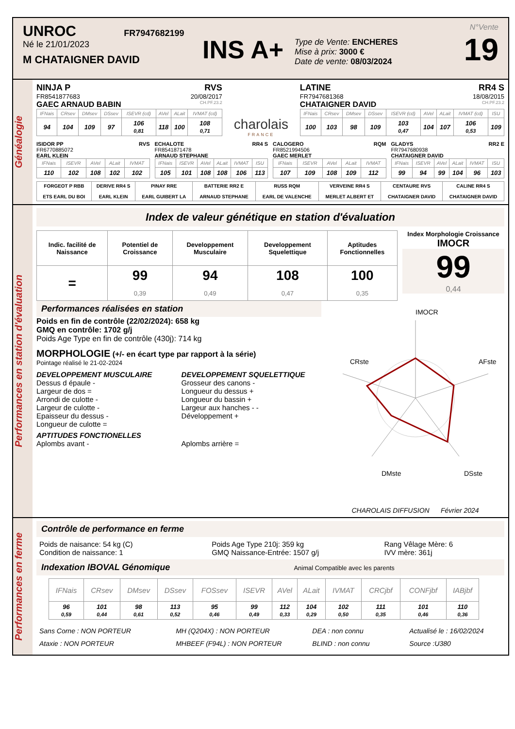UNROC FR7947682199
Né le 21/01/2023
M CHATAIGNER DAVID
INS A+
Type de Vente: ENCHERES
Mise à prix: 3000 €
Date de vente: 08/03/2024
N°Vente
19
Généalogie
NINJA P RVS
FR8541877683 20/08/2017
GAEC ARNAUD BABIN CH.PF.23.2
| IFNais | CRsev | DMsev | DSsev | ISEVR (cd) | AVel | ALait | IVMAT (cd) |
| --- | --- | --- | --- | --- | --- | --- | --- |
| 94 | 104 | 109 | 97 | 106 0,81 | 118 | 100 | 108 0,71 |
charolais
FRANCE
LATINE RR4 S
FR7947681368 18/08/2015
CHATAIGNER DAVID CH.PF.23.2
| IFNais | CRsev | DMsev | DSsev | ISEVR (cd) | AVel | ALait | IVMAT (cd) | ISU |
| --- | --- | --- | --- | --- | --- | --- | --- | --- |
| 100 | 103 | 98 | 109 | 103 0,47 | 104 | 107 | 106 0,53 | 109 |
ISIDOR PP RVS
FR6770885072
EARL KLEIN
| IFNais | ISEVR | AVel | ALait | IVMAT |
| --- | --- | --- | --- | --- |
| 110 | 102 | 108 | 102 | 102 |
ECHALOTE RR4 S
FR8541871478
ARNAUD STEPHANE
| IFNais | ISEVR | AVel | ALait | IVMAT | ISU |
| --- | --- | --- | --- | --- | --- |
| 105 | 101 | 108 | 108 | 106 | 113 |
CALOGERO RQM
FR8521994506
GAEC MERLET
| IFNais | ISEVR | AVel | ALait | IVMAT |
| --- | --- | --- | --- | --- |
| 107 | 109 | 108 | 109 | 112 |
GLADYS RR2 E
FR7947680938
CHATAIGNER DAVID
| IFNais | ISEVR | AVel | ALait | IVMAT | ISU |
| --- | --- | --- | --- | --- | --- |
| 99 | 94 | 99 | 104 | 96 | 103 |
| FORGEOT P RBB ETS EARL DU BOI | DERIVE RR4 S EARL KLEIN | PINAY RRE EARL GUIBERT LA | BATTERIE RR2 E ARNAUD STEPHANE | RUSS RQM EARL DE VALENCHE | VERVEINE RR4 S MERLET ALBERT ET | CENTAURE RVS CHATAIGNER DAVID | CALINE RR4 S CHATAIGNER DAVID |
Performances en station d'évaluation
Index de valeur génétique en station d'évaluation
| Indic. facilité de Naissance | Potentiel de Croissance | Developpement Musculaire | Developpement Squelettique | Aptitudes Fonctionnelles |
| --- | --- | --- | --- | --- |
| = | 99 0,39 | 94 0,49 | 108 0,47 | 100 0,35 |
Index Morphologie Croissance
IMOCR
99
0,44
Performances réalisées en station
Poids en fin de contrôle (22/02/2024): 658 kg
GMQ en contrôle: 1702 g/j
Poids Age Type en fin de contrôle (430j): 714 kg
MORPHOLOGIE (+/- en écart type par rapport à la série)
Pointage réalisé le 21-02-2024
DEVELOPPEMENT MUSCULAIRE
Dessus d épaule -
Largeur de dos =
Arrondi de culotte -
Largeur de culotte -
Epaisseur du dessus -
Longueur de culotte =
DEVELOPPEMENT SQUELETTIQUE
Grosseur des canons -
Longueur du dessus +
Longueur du bassin +
Largeur aux hanches - -
Développement +
APTITUDES FONCTIONELLES
Aplombs avant - Aplombs arrière =
IMOCR
CRste
AFste
DMste
DSste
CHAROLAIS DIFFUSION Février 2024
Performances en ferme
Contrôle de performance en ferme
Poids de naisance: 54 kg (C)
Condition de naissance: 1
Poids Age Type 210j: 359 kg
GMQ Naissance-Entrée: 1507 g/j
Rang Vêlage Mère: 6
IVV mère: 361j
Indexation IBOVAL Génomique Animal Compatible avec les parents
| IFNais | CRsev | DMsev | DSsev | FOSsev | ISEVR | AVel | ALait | IVMAT | CRCjbf | CONFjbf | IABjbf |
| --- | --- | --- | --- | --- | --- | --- | --- | --- | --- | --- | --- |
| 96 0,59 | 101 0,44 | 98 0,61 | 113 0,52 | 95 0,46 | 99 0,49 | 112 0,33 | 104 0,29 | 102 0,50 | 111 0,35 | 101 0,46 | 110 0,36 |
Sans Corne : NON PORTEUR
Ataxie : NON PORTEUR
MH (Q204X) : NON PORTEUR
MHBEEF (F94L) : NON PORTEUR
DEA : non connu
BLIND : non connu
Actualisé le : 16/02/2024
Source :U380